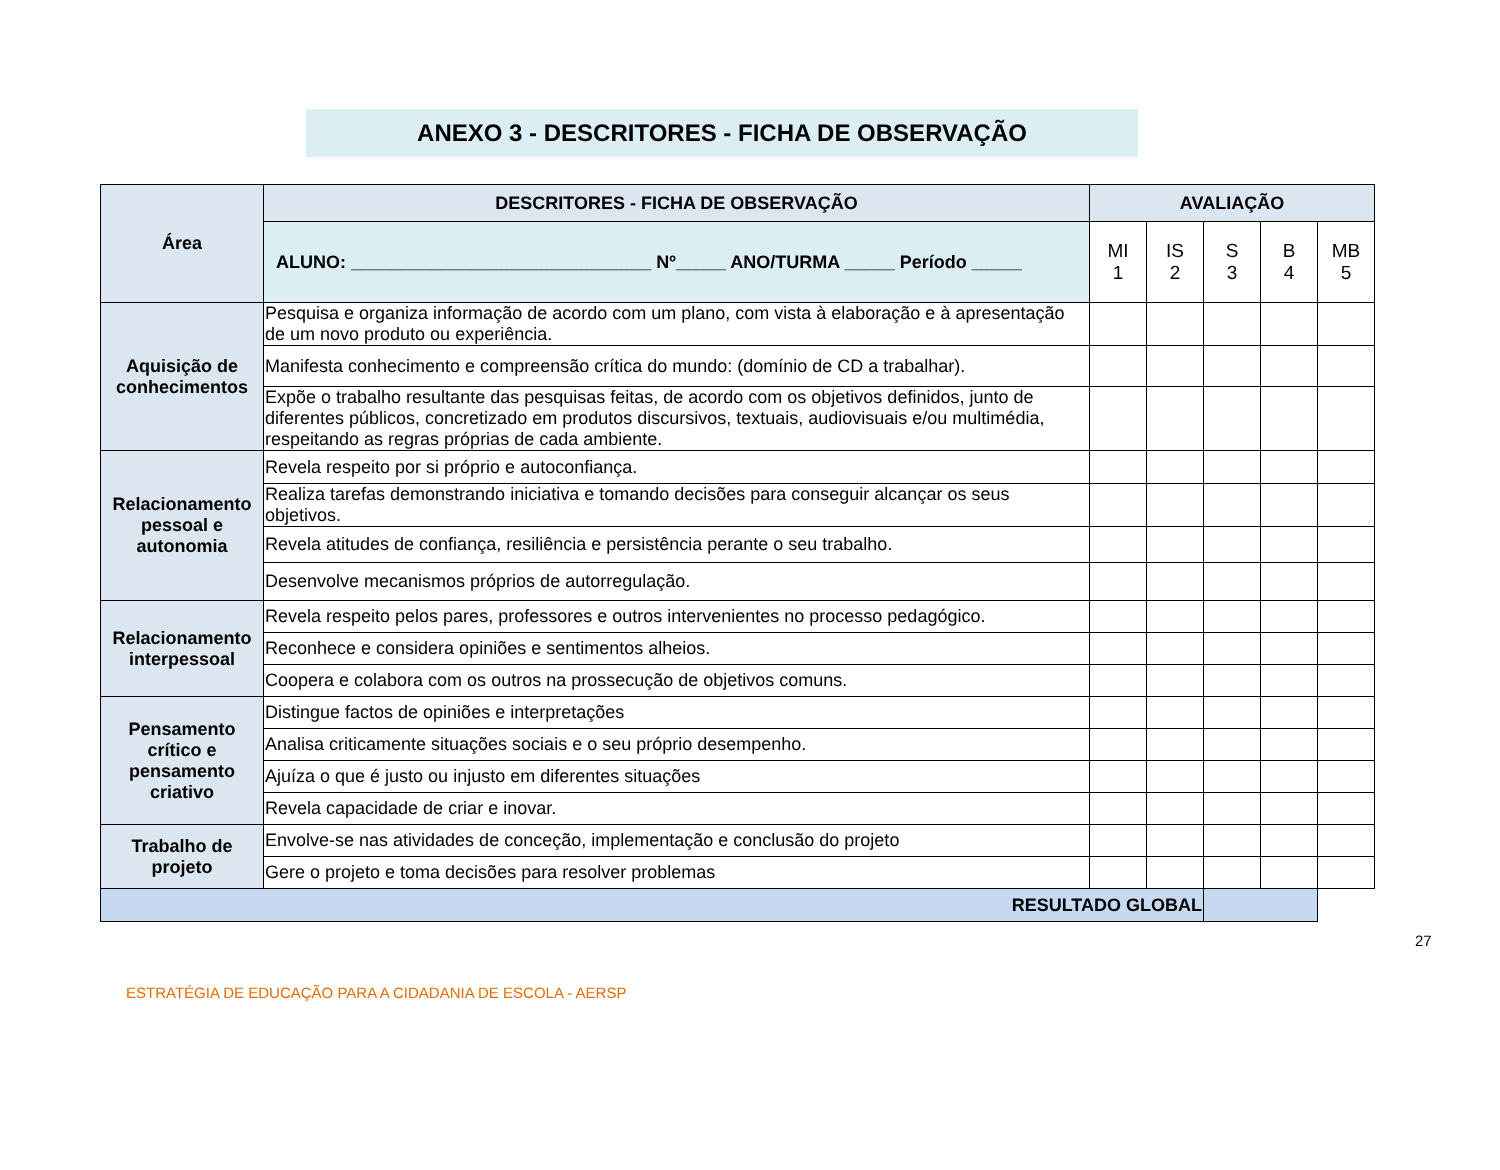ANEXO 3 - DESCRITORES - FICHA DE OBSERVAÇÃO
| Área | DESCRITORES - FICHA DE OBSERVAÇÃO | AVALIAÇÃO | | | | |
| --- | --- | --- | --- | --- | --- | --- |
| | ALUNO: ______________________________ Nº_____ ANO/TURMA _____ Período _____ | MI 1 | IS 2 | S 3 | B 4 | MB 5 |
| Aquisição de conhecimentos | Pesquisa e organiza informação de acordo com um plano, com vista à elaboração e à apresentação de um novo produto ou experiência. | | | | | |
| | Manifesta conhecimento e compreensão crítica do mundo: (domínio de CD a trabalhar). | | | | | |
| | Expõe o trabalho resultante das pesquisas feitas, de acordo com os objetivos definidos, junto de diferentes públicos, concretizado em produtos discursivos, textuais, audiovisuais e/ou multimédia, respeitando as regras próprias de cada ambiente. | | | | | |
| Relacionamento pessoal e autonomia | Revela respeito por si próprio e autoconfiança. | | | | | |
| | Realiza tarefas demonstrando iniciativa e tomando decisões para conseguir alcançar os seus objetivos. | | | | | |
| | Revela atitudes de confiança, resiliência e persistência perante o seu trabalho. | | | | | |
| | Desenvolve mecanismos próprios de autorregulação. | | | | | |
| Relacionamento interpessoal | Revela respeito pelos pares, professores e outros intervenientes no processo pedagógico. | | | | | |
| | Reconhece e considera opiniões e sentimentos alheios. | | | | | |
| | Coopera e colabora com os outros na prossecução de objetivos comuns. | | | | | |
| Pensamento crítico e pensamento criativo | Distingue factos de opiniões e interpretações | | | | | |
| | Analisa criticamente situações sociais e o seu próprio desempenho. | | | | | |
| | Ajuíza o que é justo ou injusto em diferentes situações | | | | | |
| | Revela capacidade de criar e inovar. | | | | | |
| Trabalho de projeto | Envolve-se nas atividades de conceção, implementação e conclusão do projeto | | | | | |
| | Gere o projeto e toma decisões para resolver problemas | | | | | |
| RESULTADO GLOBAL | | | | | | |
27
ESTRATÉGIA DE EDUCAÇÃO PARA A CIDADANIA DE ESCOLA - AERSP